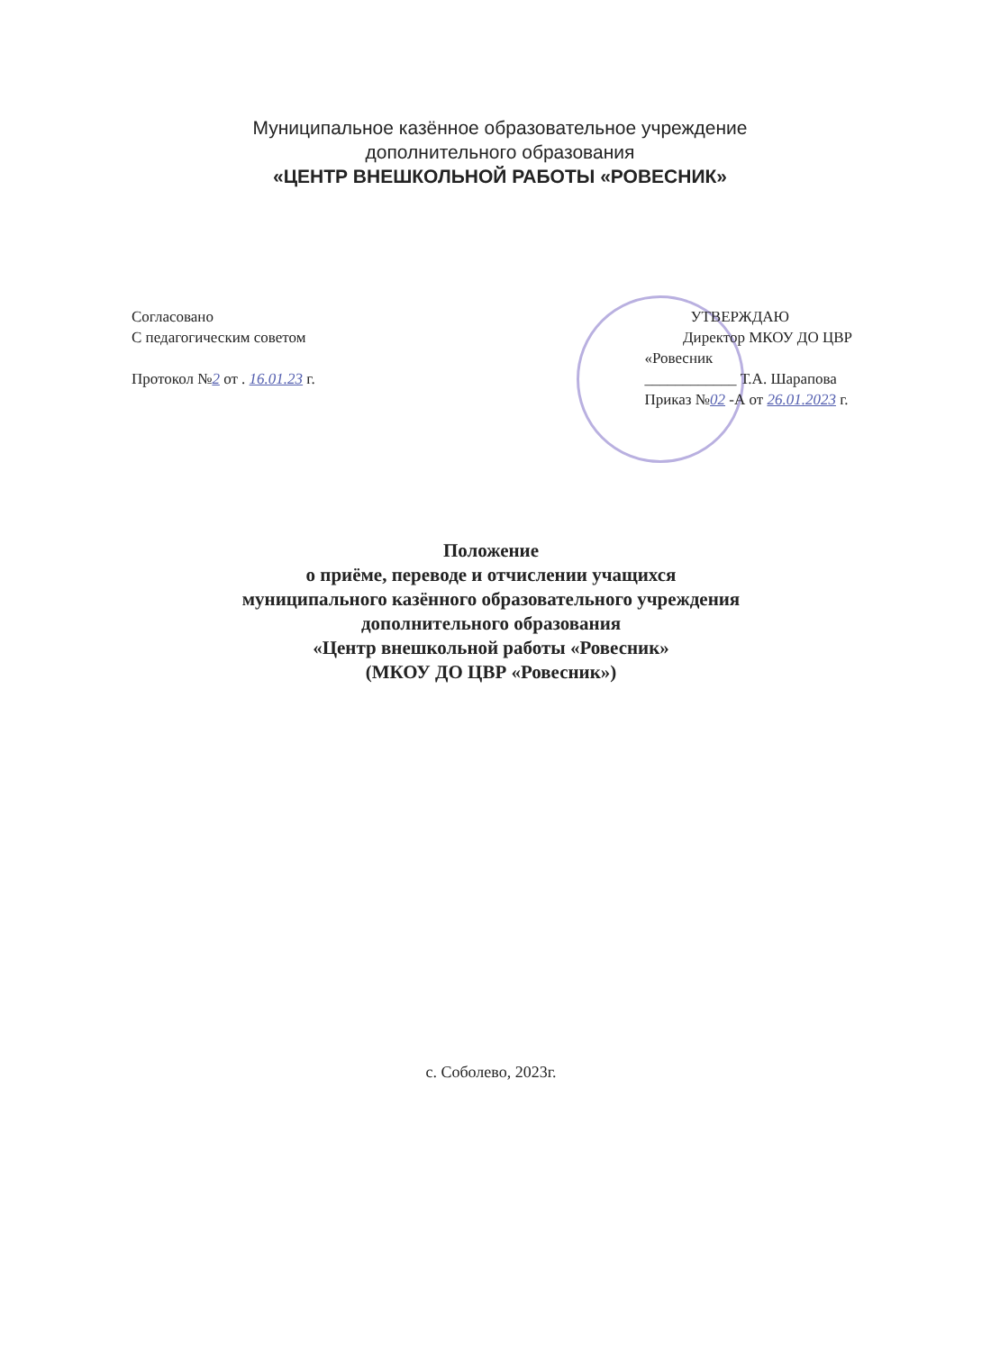Муниципальное казённое образовательное учреждение
дополнительного образования
«ЦЕНТР ВНЕШКОЛЬНОЙ РАБОТЫ «РОВЕСНИК»
Согласовано
С педагогическим советом
Протокол №2 от . 16.01.23 г.
УТВЕРЖДАЮ
Директор МКОУ ДО ЦВР
«Ровесник
____________ Т.А. Шарапова
Приказ №02 -А от 26.01.2023 г.
Положение
о приёме, переводе и отчислении учащихся
муниципального казённого образовательного учреждения
дополнительного образования
«Центр внешкольной работы «Ровесник»
(МКОУ ДО ЦВР «Ровесник»)
с. Соболево, 2023г.